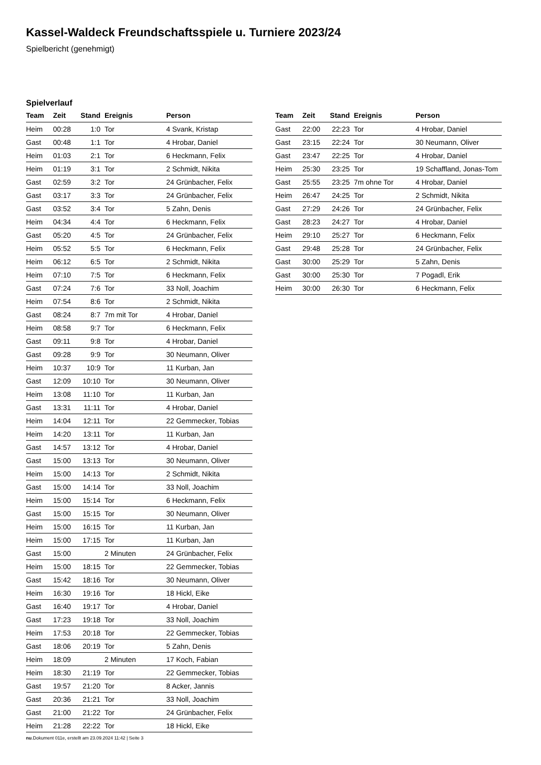Kassel-Waldeck Freundschaftsspiele u. Turniere 2023/24
Spielbericht (genehmigt)
Spielverlauf
| Team | Zeit | Stand | Ereignis | Person |
| --- | --- | --- | --- | --- |
| Heim | 00:28 | 1:0 | Tor | 4 Svank, Kristap |
| Gast | 00:48 | 1:1 | Tor | 4 Hrobar, Daniel |
| Heim | 01:03 | 2:1 | Tor | 6 Heckmann, Felix |
| Heim | 01:19 | 3:1 | Tor | 2 Schmidt, Nikita |
| Gast | 02:59 | 3:2 | Tor | 24 Grünbacher, Felix |
| Gast | 03:17 | 3:3 | Tor | 24 Grünbacher, Felix |
| Gast | 03:52 | 3:4 | Tor | 5 Zahn, Denis |
| Heim | 04:34 | 4:4 | Tor | 6 Heckmann, Felix |
| Gast | 05:20 | 4:5 | Tor | 24 Grünbacher, Felix |
| Heim | 05:52 | 5:5 | Tor | 6 Heckmann, Felix |
| Heim | 06:12 | 6:5 | Tor | 2 Schmidt, Nikita |
| Heim | 07:10 | 7:5 | Tor | 6 Heckmann, Felix |
| Gast | 07:24 | 7:6 | Tor | 33 Noll, Joachim |
| Heim | 07:54 | 8:6 | Tor | 2 Schmidt, Nikita |
| Gast | 08:24 | 8:7 | 7m mit Tor | 4 Hrobar, Daniel |
| Heim | 08:58 | 9:7 | Tor | 6 Heckmann, Felix |
| Gast | 09:11 | 9:8 | Tor | 4 Hrobar, Daniel |
| Gast | 09:28 | 9:9 | Tor | 30 Neumann, Oliver |
| Heim | 10:37 | 10:9 | Tor | 11 Kurban, Jan |
| Gast | 12:09 | 10:10 | Tor | 30 Neumann, Oliver |
| Heim | 13:08 | 11:10 | Tor | 11 Kurban, Jan |
| Gast | 13:31 | 11:11 | Tor | 4 Hrobar, Daniel |
| Heim | 14:04 | 12:11 | Tor | 22 Gemmecker, Tobias |
| Heim | 14:20 | 13:11 | Tor | 11 Kurban, Jan |
| Gast | 14:57 | 13:12 | Tor | 4 Hrobar, Daniel |
| Gast | 15:00 | 13:13 | Tor | 30 Neumann, Oliver |
| Heim | 15:00 | 14:13 | Tor | 2 Schmidt, Nikita |
| Gast | 15:00 | 14:14 | Tor | 33 Noll, Joachim |
| Heim | 15:00 | 15:14 | Tor | 6 Heckmann, Felix |
| Gast | 15:00 | 15:15 | Tor | 30 Neumann, Oliver |
| Heim | 15:00 | 16:15 | Tor | 11 Kurban, Jan |
| Heim | 15:00 | 17:15 | Tor | 11 Kurban, Jan |
| Gast | 15:00 | | 2 Minuten | 24 Grünbacher, Felix |
| Heim | 15:00 | 18:15 | Tor | 22 Gemmecker, Tobias |
| Gast | 15:42 | 18:16 | Tor | 30 Neumann, Oliver |
| Heim | 16:30 | 19:16 | Tor | 18 Hickl, Eike |
| Gast | 16:40 | 19:17 | Tor | 4 Hrobar, Daniel |
| Gast | 17:23 | 19:18 | Tor | 33 Noll, Joachim |
| Heim | 17:53 | 20:18 | Tor | 22 Gemmecker, Tobias |
| Gast | 18:06 | 20:19 | Tor | 5 Zahn, Denis |
| Heim | 18:09 | | 2 Minuten | 17 Koch, Fabian |
| Heim | 18:30 | 21:19 | Tor | 22 Gemmecker, Tobias |
| Gast | 19:57 | 21:20 | Tor | 8 Acker, Jannis |
| Gast | 20:36 | 21:21 | Tor | 33 Noll, Joachim |
| Gast | 21:00 | 21:22 | Tor | 24 Grünbacher, Felix |
| Heim | 21:28 | 22:22 | Tor | 18 Hickl, Eike |
| Team | Zeit | Stand | Ereignis | Person |
| --- | --- | --- | --- | --- |
| Gast | 22:00 | 22:23 | Tor | 4 Hrobar, Daniel |
| Gast | 23:15 | 22:24 | Tor | 30 Neumann, Oliver |
| Gast | 23:47 | 22:25 | Tor | 4 Hrobar, Daniel |
| Heim | 25:30 | 23:25 | Tor | 19 Schaffland, Jonas-Tom |
| Gast | 25:55 | 23:25 | 7m ohne Tor | 4 Hrobar, Daniel |
| Heim | 26:47 | 24:25 | Tor | 2 Schmidt, Nikita |
| Gast | 27:29 | 24:26 | Tor | 24 Grünbacher, Felix |
| Gast | 28:23 | 24:27 | Tor | 4 Hrobar, Daniel |
| Heim | 29:10 | 25:27 | Tor | 6 Heckmann, Felix |
| Gast | 29:48 | 25:28 | Tor | 24 Grünbacher, Felix |
| Gast | 30:00 | 25:29 | Tor | 5 Zahn, Denis |
| Gast | 30:00 | 25:30 | Tor | 7 Pogadl, Erik |
| Heim | 30:00 | 26:30 | Tor | 6 Heckmann, Felix |
nu.Dokument 011e, erstellt am 23.09.2024 11:42 | Seite 3